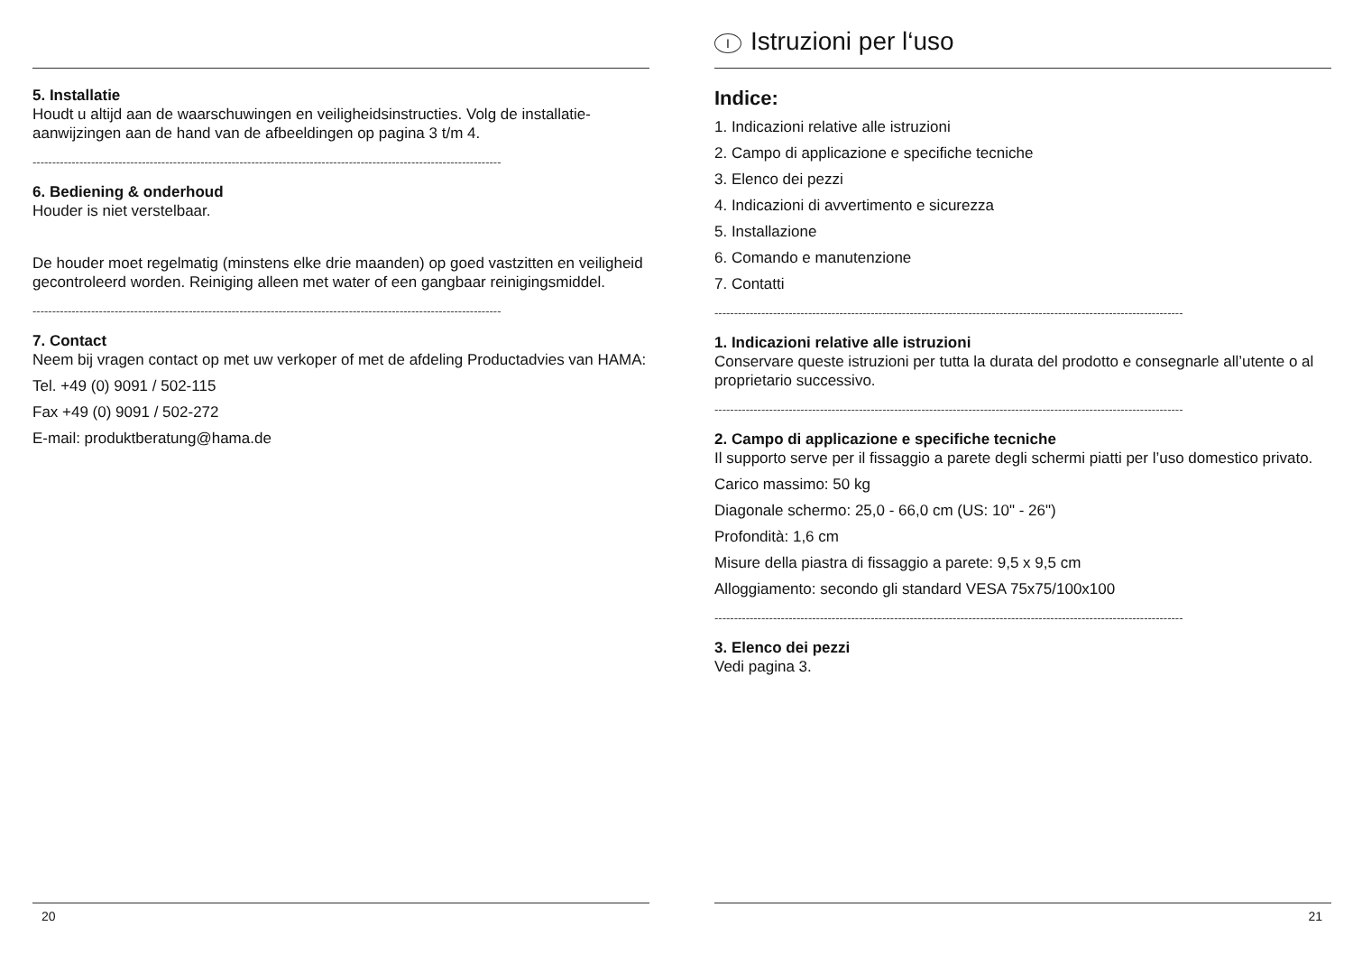5. Installatie
Houdt u altijd aan de waarschuwingen en veiligheidsinstructies. Volg de installatie-aanwijzingen aan de hand van de afbeeldingen op pagina 3 t/m 4.
------------------------------------------------------------------------------------------------------------------------
6. Bediening & onderhoud
Houder is niet verstelbaar.
De houder moet regelmatig (minstens elke drie maanden) op goed vastzitten en veiligheid gecontroleerd worden. Reiniging alleen met water of een gangbaar reinigingsmiddel.
------------------------------------------------------------------------------------------------------------------------
7. Contact
Neem bij vragen contact op met uw verkoper of met de afdeling Productadvies van HAMA:
Tel. +49 (0) 9091 / 502-115
Fax +49 (0) 9091 / 502-272
E-mail: produktberatung@hama.de
20
I Istruzioni per l‘uso
Indice:
1. Indicazioni relative alle istruzioni
2. Campo di applicazione e specifiche tecniche
3. Elenco dei pezzi
4. Indicazioni di avvertimento e sicurezza
5. Installazione
6. Comando e manutenzione
7. Contatti
------------------------------------------------------------------------------------------------------------------------
1. Indicazioni relative alle istruzioni
Conservare queste istruzioni per tutta la durata del prodotto e consegnarle all’utente o al proprietario successivo.
------------------------------------------------------------------------------------------------------------------------
2. Campo di applicazione e specifiche tecniche
Il supporto serve per il fissaggio a parete degli schermi piatti per l’uso domestico privato.
Carico massimo: 50 kg
Diagonale schermo: 25,0 - 66,0 cm (US: 10" - 26")
Profondità: 1,6 cm
Misure della piastra di fissaggio a parete: 9,5 x 9,5 cm
Alloggiamento: secondo gli standard VESA 75x75/100x100
------------------------------------------------------------------------------------------------------------------------
3. Elenco dei pezzi
Vedi pagina 3.
21